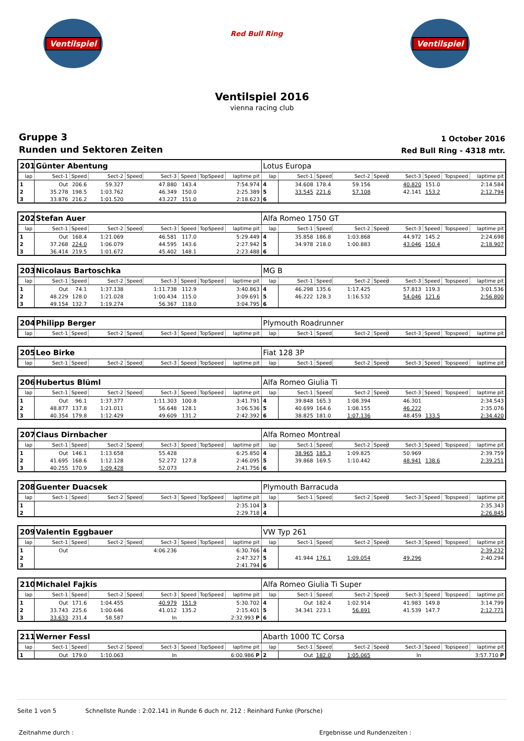Ventilspiel
Red Bull Ring
Ventilspiel
Ventilspiel 2016
vienna racing club
Gruppe 3
Runden und Sektoren Zeiten
1 October 2016
Red Bull Ring - 4318 mtr.
| 201 | Günter Abentung | | | | | | | | Lotus Europa | | | | | | | | |
| lap | Sect-1 | Speed | Sect-2 | Speed | Sect-3 | Speed | TopSpeed | laptime pit | lap | Sect-1 | Speed | Sect-2 | Speed | Sect-3 | Speed | Topspeed | laptime pit |
| 1 | Out | 206.6 | 59.327 | | 47.880 | 143.4 | | 7:54.974 | 4 | 34.608 | 178.4 | 59.156 | | 40.820 | 151.0 | | 2:14.584 |
| 2 | 35.278 | 198.5 | 1:03.762 | | 46.349 | 150.0 | | 2:25.389 | 5 | 33.545 | 221.6 | 57.108 | | 42.141 | 153.2 | | 2:12.794 |
| 3 | 33.876 | 216.2 | 1:01.520 | | 43.227 | 151.0 | | 2:18.623 | 6 | | | | | | | | |
| 202 | Stefan Auer | | | | | | | | Alfa Romeo 1750 GT | | | | | | | | |
| lap | Sect-1 | Speed | Sect-2 | Speed | Sect-3 | Speed | TopSpeed | laptime pit | lap | Sect-1 | Speed | Sect-2 | Speed | Sect-3 | Speed | Topspeed | laptime pit |
| 1 | Out | 168.4 | 1:21.069 | | 46.581 | 117.0 | | 5:29.449 | 4 | 35.858 | 186.8 | 1:03.868 | | 44.972 | 145.2 | | 2:24.698 |
| 2 | 37.268 | 224.0 | 1:06.079 | | 44.595 | 143.6 | | 2:27.942 | 5 | 34.978 | 218.0 | 1:00.883 | | 43.046 | 150.4 | | 2:18.907 |
| 3 | 36.414 | 219.5 | 1:01.672 | | 45.402 | 148.1 | | 2:23.488 | 6 | | | | | | | | |
| 203 | Nicolaus Bartoschka | | | | | | | | MG B | | | | | | | | |
| lap | Sect-1 | Speed | Sect-2 | Speed | Sect-3 | Speed | TopSpeed | laptime pit | lap | Sect-1 | Speed | Sect-2 | Speed | Sect-3 | Speed | Topspeed | laptime pit |
| 1 | Out | 74.1 | 1:37.138 | | 1:11.738 | 112.9 | | 3:40.863 | 4 | 46.298 | 135.6 | 1:17.425 | | 57.813 | 119.3 | | 3:01.536 |
| 2 | 48.229 | 128.0 | 1:21.028 | | 1:00.434 | 115.0 | | 3:09.691 | 5 | 46.222 | 128.3 | 1:16.532 | | 54.046 | 121.6 | | 2:56.800 |
| 3 | 49.154 | 132.7 | 1:19.274 | | 56.367 | 118.0 | | 3:04.795 | 6 | | | | | | | | |
| 204 | Philipp Berger | | | | | | | | Plymouth Roadrunner | | | | | | | | |
| lap | Sect-1 | Speed | Sect-2 | Speed | Sect-3 | Speed | TopSpeed | laptime pit | lap | Sect-1 | Speed | Sect-2 | Speed | Sect-3 | Speed | Topspeed | laptime pit |
| 205 | Leo Birke | | | | | | | | Fiat 128 3P | | | | | | | | |
| lap | Sect-1 | Speed | Sect-2 | Speed | Sect-3 | Speed | TopSpeed | laptime pit | lap | Sect-1 | Speed | Sect-2 | Speed | Sect-3 | Speed | Topspeed | laptime pit |
| 206 | Hubertus Blüml | | | | | | | | Alfa Romeo Giulia Ti | | | | | | | | |
| lap | Sect-1 | Speed | Sect-2 | Speed | Sect-3 | Speed | TopSpeed | laptime pit | lap | Sect-1 | Speed | Sect-2 | Speed | Sect-3 | Speed | Topspeed | laptime pit |
| 1 | Out | 96.1 | 1:37.377 | | 1:11.303 | 100.8 | | 3:41.791 | 4 | 39.848 | 165.3 | 1:08.394 | | 46.301 | | | 2:34.543 |
| 2 | 48.877 | 137.8 | 1:21.011 | | 56.648 | 128.1 | | 3:06.536 | 5 | 40.699 | 164.6 | 1:08.155 | | 46.222 | | | 2:35.076 |
| 3 | 40.354 | 179.8 | 1:12.429 | | 49.609 | 131.2 | | 2:42.392 | 6 | 38.825 | 181.0 | 1:07.136 | | 48.459 | 133.5 | | 2:34.420 |
| 207 | Claus Dirnbacher | | | | | | | | Alfa Romeo Montreal | | | | | | | | |
| lap | Sect-1 | Speed | Sect-2 | Speed | Sect-3 | Speed | TopSpeed | laptime pit | lap | Sect-1 | Speed | Sect-2 | Speed | Sect-3 | Speed | Topspeed | laptime pit |
| 1 | Out | 146.1 | 1:13.658 | | 55.428 | | | 6:25.850 | 4 | 38.965 | 185.3 | 1:09.825 | | 50.969 | | | 2:39.759 |
| 2 | 41.695 | 168.6 | 1:12.128 | | 52.272 | 127.8 | | 2:46.095 | 5 | 39.868 | 169.5 | 1:10.442 | | 48.941 | 138.6 | | 2:39.251 |
| 3 | 40.255 | 170.9 | 1:09.428 | | 52.073 | | | 2:41.756 | 6 | | | | | | | | |
| 208 | Guenter Duacsek | | | | | | | | Plymouth Barracuda | | | | | | | | |
| lap | Sect-1 | Speed | Sect-2 | Speed | Sect-3 | Speed | TopSpeed | laptime pit | lap | Sect-1 | Speed | Sect-2 | Speed | Sect-3 | Speed | Topspeed | laptime pit |
| 1 | | | | | | | | 2:35.104 | 3 | | | | | | | | 2:35.343 |
| 2 | | | | | | | | 2:29.718 | 4 | | | | | | | | 2:26.845 |
| 209 | Valentin Eggbauer | | | | | | | | VW Typ 261 | | | | | | | | |
| lap | Sect-1 | Speed | Sect-2 | Speed | Sect-3 | Speed | TopSpeed | laptime pit | lap | Sect-1 | Speed | Sect-2 | Speed | Sect-3 | Speed | Topspeed | laptime pit |
| 1 | Out | | | | 4:06.236 | | | 6:30.766 | 4 | | | | | | | | 2:39.232 |
| 2 | | | | | | | | 2:47.327 | 5 | 41.944 | 176.1 | 1:09.054 | | 49.296 | | | 2:40.294 |
| 3 | | | | | | | | 2:41.794 | 6 | | | | | | | | |
| 210 | Michalel Fajkis | | | | | | | | Alfa Romeo Giulia Ti Super | | | | | | | | |
| lap | Sect-1 | Speed | Sect-2 | Speed | Sect-3 | Speed | TopSpeed | laptime pit | lap | Sect-1 | Speed | Sect-2 | Speed | Sect-3 | Speed | Topspeed | laptime pit |
| 1 | Out | 171.6 | 1:04.455 | | 40.979 | 151.9 | | 5:30.702 | 4 | Out | 182.4 | 1:02.914 | | 41.983 | 149.8 | | 3:14.799 |
| 2 | 33.743 | 225.6 | 1:00.646 | | 41.012 | 135.2 | | 2:15.401 | 5 | 34.341 | 223.1 | 56.891 | | 41.539 | 147.7 | | 2:12.771 |
| 3 | 33.633 | 231.4 | 58.587 | | In | | | 2:32.993 P | 6 | | | | | | | | |
| 211 | Werner Fessl | | | | | | | | Abarth 1000 TC Corsa | | | | | | | | |
| lap | Sect-1 | Speed | Sect-2 | Speed | Sect-3 | Speed | TopSpeed | laptime pit | lap | Sect-1 | Speed | Sect-2 | Speed | Sect-3 | Speed | Topspeed | laptime pit |
| 1 | Out | 179.0 | 1:10.063 | | In | | | 6:00.986 P | 2 | Out | 182.0 | 1:05.065 | | In | | | 3:57.710 P |
Seite 1 von 5 Schnellste Runde : 2:02.141 in Runde 6 duch nr. 212 : Reinhard Funke (Porsche)
Zeitnahme durch : Ergebnisse und Rundenzeiten :